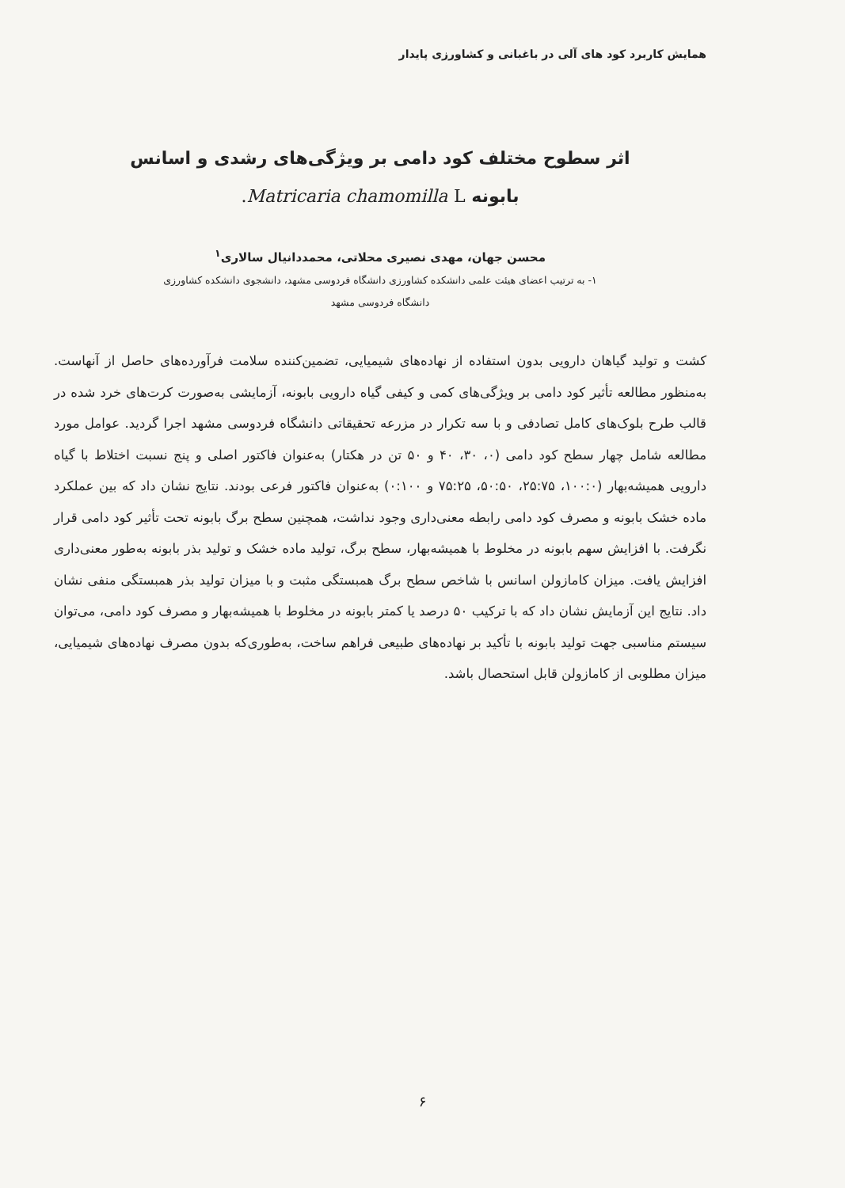همایش کاربرد کود های آلی در باغبانی و کشاورزی پایدار
اثر سطوح مختلف کود دامی بر ویژگی‌های رشدی و اسانس
بابونه Matricaria chamomilla L.
محسن جهان، مهدی نصیری محلاتی، محمددانیال سالاری<sup>۱</sup>
۱- به ترتیب اعضای هیئت علمی دانشکده کشاورزی دانشگاه فردوسی مشهد، دانشجوی دانشکده کشاورزی
دانشگاه فردوسی مشهد
کشت و تولید گیاهان دارویی بدون استفاده از نهاده‌های شیمیایی، تضمین‌کننده سلامت فرآورده‌های حاصل از آنهاست. به‌منظور مطالعه تأثیر کود دامی بر ویژگی‌های کمی و کیفی گیاه دارویی بابونه، آزمایشی به‌صورت کرت‌های خرد شده در قالب طرح بلوک‌های کامل تصادفی و با سه تکرار در مزرعه تحقیقاتی دانشگاه فردوسی مشهد اجرا گردید. عوامل مورد مطالعه شامل چهار سطح کود دامی (۰، ۳۰، ۴۰ و ۵۰ تن در هکتار) به‌عنوان فاکتور اصلی و پنج نسبت اختلاط با گیاه دارویی همیشه‌بهار (۱۰۰:۰، ۲۵:۷۵، ۵۰:۵۰، ۷۵:۲۵ و ۰:۱۰۰) به‌عنوان فاکتور فرعی بودند. نتایج نشان داد که بین عملکرد ماده خشک بابونه و مصرف کود دامی رابطه معنی‌داری وجود نداشت، همچنین سطح برگ بابونه تحت تأثیر کود دامی قرار نگرفت. با افزایش سهم بابونه در مخلوط با همیشه‌بهار، سطح برگ، تولید ماده خشک و تولید بذر بابونه به‌طور معنی‌داری افزایش یافت. میزان کامازولن اسانس با شاخص سطح برگ همبستگی مثبت و با میزان تولید بذر همبستگی منفی نشان داد. نتایج این آزمایش نشان داد که با ترکیب ۵۰ درصد یا کمتر بابونه در مخلوط با همیشه‌بهار و مصرف کود دامی، می‌توان سیستم مناسبی جهت تولید بابونه با تأکید بر نهاده‌های طبیعی فراهم ساخت، به‌طوری‌که بدون مصرف نهاده‌های شیمیایی، میزان مطلوبی از کامازولن قابل استحصال باشد.
۶